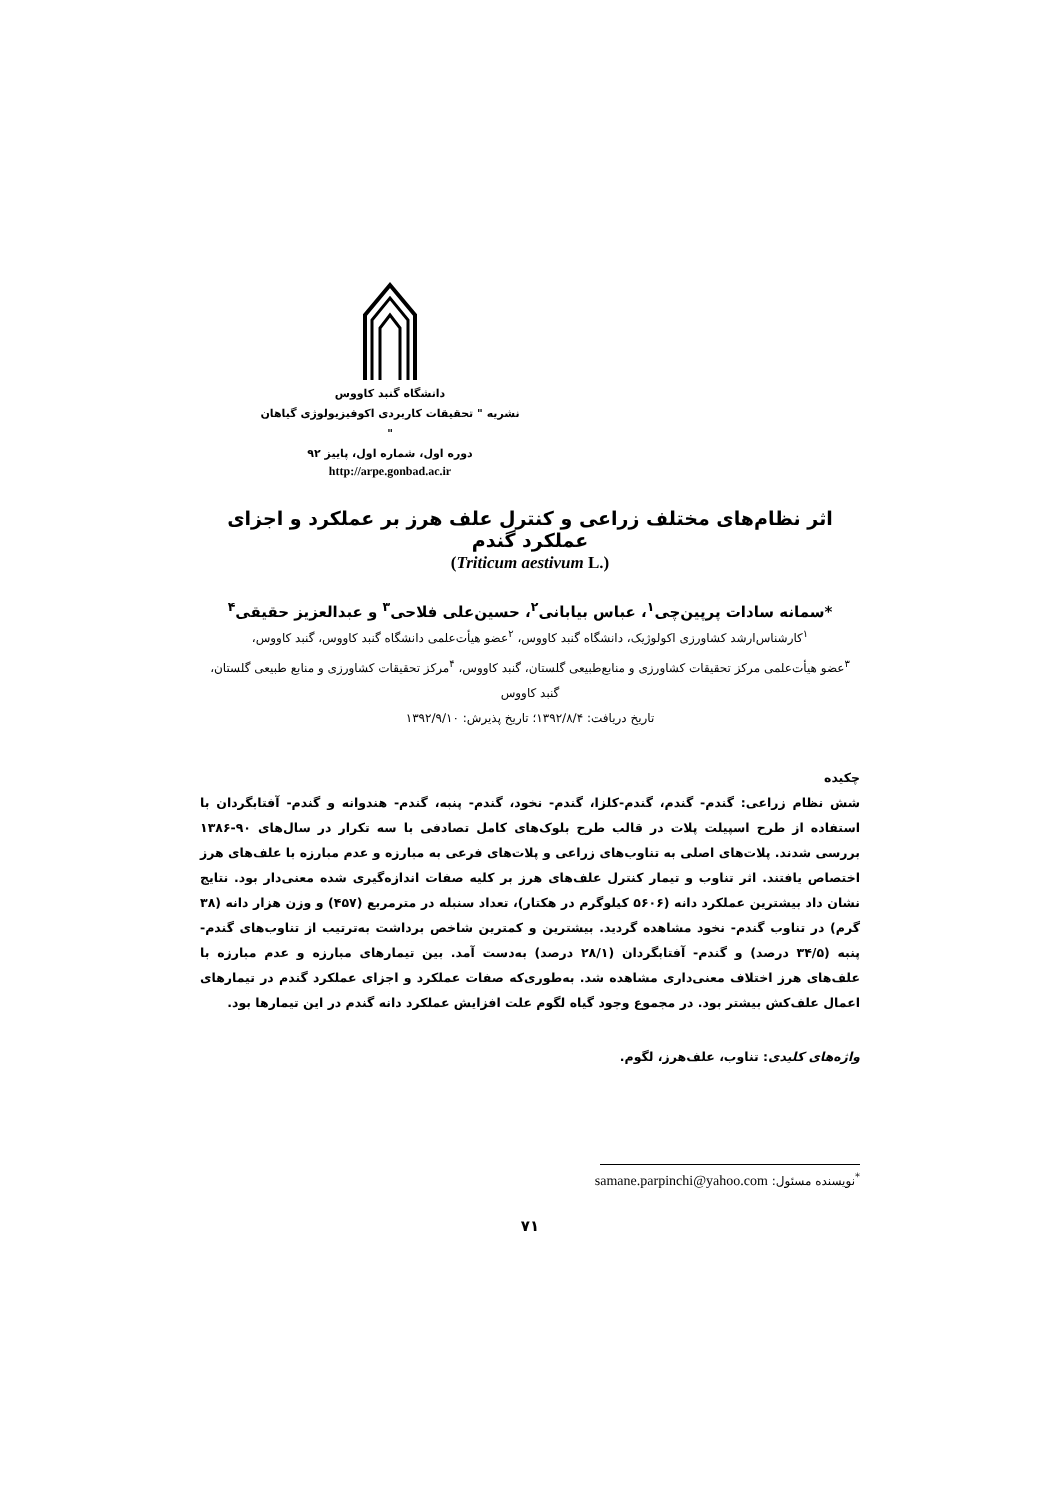دانشگاه گنبد کاووس
نشریه " تحقیقات کاربردی اکوفیزیولوژی گیاهان "
دوره اول، شماره اول، پاییز ۹۲
http://arpe.gonbad.ac.ir
اثر نظام‌های مختلف زراعی و کنترل علف هرز بر عملکرد و اجزای عملکرد گندم
(Triticum aestivum L.)
*سمانه سادات پرپین‌چی<sup>۱</sup>، عباس بیابانی<sup>۲</sup>، حسین‌علی فلاحی<sup>۳</sup> و عبدالعزیز حقیقی<sup>۴</sup>
<sup>۱</sup> کارشناس‌ارشد کشاورزی اکولوژیک، دانشگاه گنبد کاووس، <sup>۲</sup>عضو هیأت‌علمی دانشگاه گنبد کاووس، گنبد کاووس،
<sup>۳</sup> عضو هیأت‌علمی مرکز تحقیقات کشاورزی و منابع‌طبیعی گلستان، گنبد کاووس، <sup>۴</sup>مرکز تحقیقات کشاورزی و منابع طبیعی گلستان، گنبد کاووس
تاریخ دریافت: ۱۳۹۲/۸/۴؛ تاریخ پذیرش: ۱۳۹۲/۹/۱۰
چکیده
شش نظام زراعی: گندم- گندم، گندم-کلزا، گندم- نخود، گندم- پنبه، گندم- هندوانه و گندم- آفتابگردان با استفاده از طرح اسپیلت پلات در قالب طرح بلوک‌های کامل تصادفی با سه تکرار در سال‌های ۹۰-۱۳۸۶ بررسی شدند. پلات‌های اصلی به تناوب‌های زراعی و پلات‌های فرعی به مبارزه و عدم مبارزه با علف‌های هرز اختصاص یافتند. اثر تناوب و تیمار کنترل علف‌های هرز بر کلیه صفات اندازه‌گیری شده معنی‌دار بود. نتایج نشان داد بیشترین عملکرد دانه (۵۶۰۶ کیلوگرم در هکتار)، تعداد سنبله در مترمربع (۴۵۷) و وزن هزار دانه (۳۸ گرم) در تناوب گندم- نخود مشاهده گردید. بیشترین و کمترین شاخص برداشت به‌ترتیب از تناوب‌های گندم- پنبه (۳۴/۵ درصد) و گندم- آفتابگردان (۲۸/۱ درصد) به‌دست آمد. بین تیمارهای مبارزه و عدم مبارزه با علف‌های هرز اختلاف معنی‌داری مشاهده شد. به‌طوری‌که صفات عملکرد و اجزای عملکرد گندم در تیمارهای اعمال علف‌کش بیشتر بود. در مجموع وجود گیاه لگوم علت افزایش عملکرد دانه گندم در این تیمارها بود.
واژه‌های کلیدی: تناوب، علف‌هرز، لگوم.
<sup>*</sup> نویسنده مسئول: samane.parpinchi@yahoo.com
۷۱